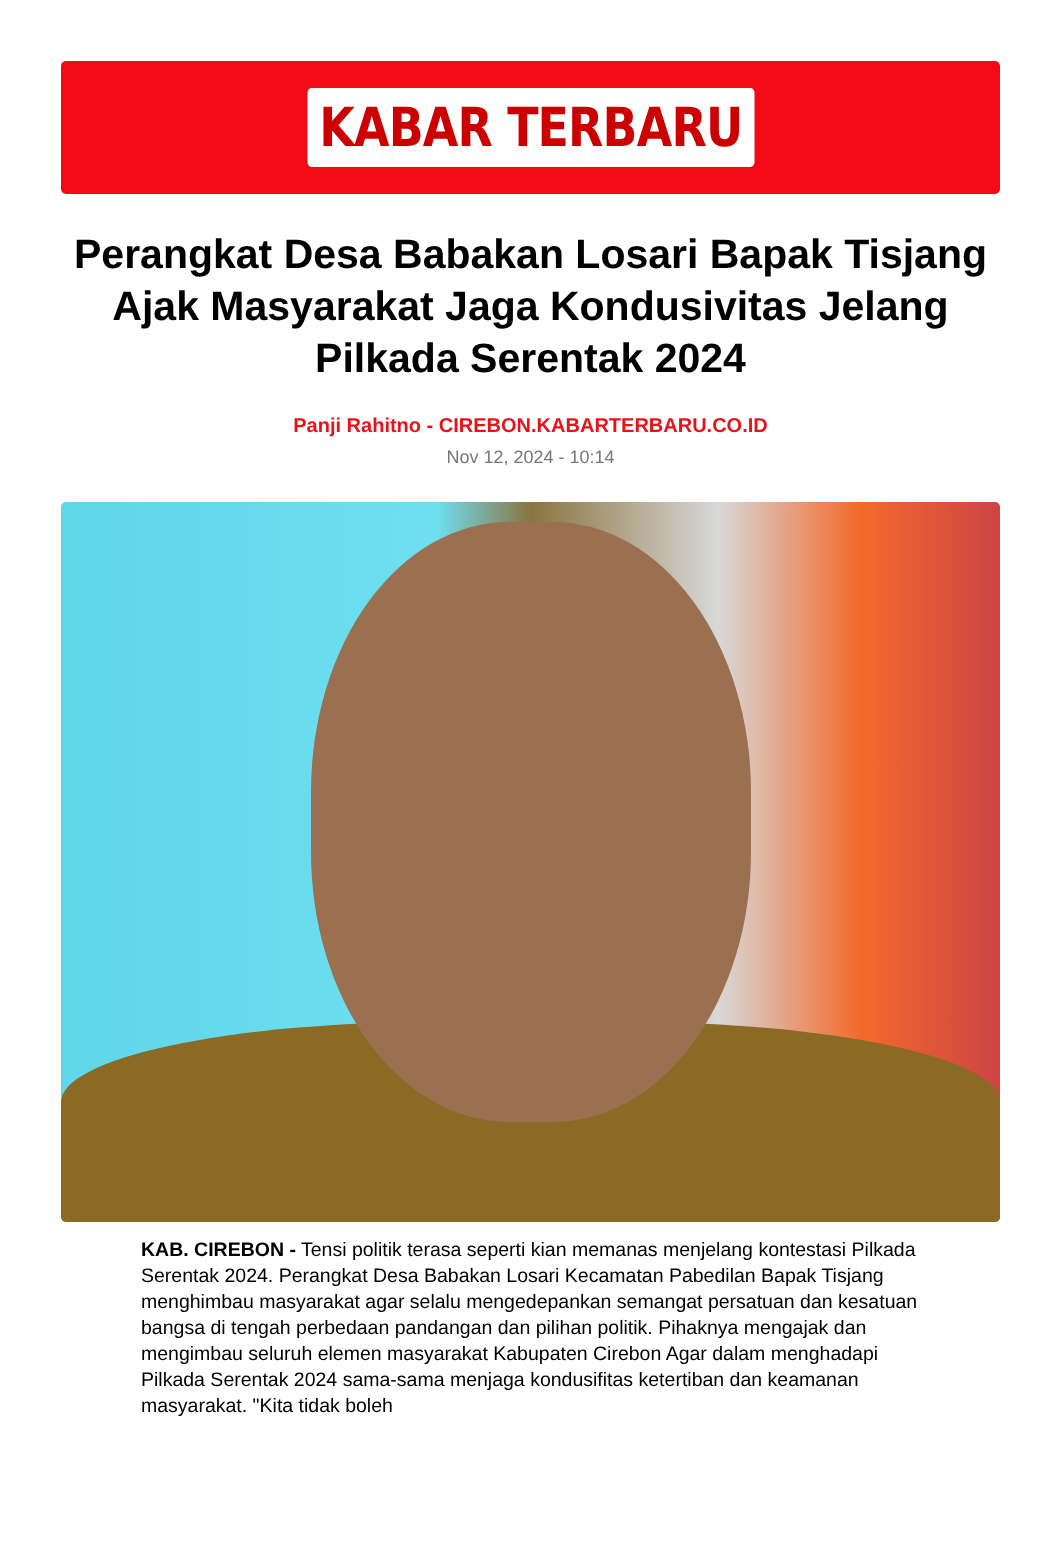KABAR TERBARU
Perangkat Desa Babakan Losari Bapak Tisjang Ajak Masyarakat Jaga Kondusivitas Jelang Pilkada Serentak 2024
Panji Rahitno - CIREBON.KABARTERBARU.CO.ID
Nov 12, 2024 - 10:14
KAB. CIREBON - Tensi politik terasa seperti kian memanas menjelang kontestasi Pilkada Serentak 2024. Perangkat Desa Babakan Losari Kecamatan Pabedilan Bapak Tisjang menghimbau masyarakat agar selalu mengedepankan semangat persatuan dan kesatuan bangsa di tengah perbedaan pandangan dan pilihan politik. Pihaknya mengajak dan mengimbau seluruh elemen masyarakat Kabupaten Cirebon Agar dalam menghadapi Pilkada Serentak 2024 sama-sama menjaga kondusifitas ketertiban dan keamanan masyarakat. "Kita tidak boleh